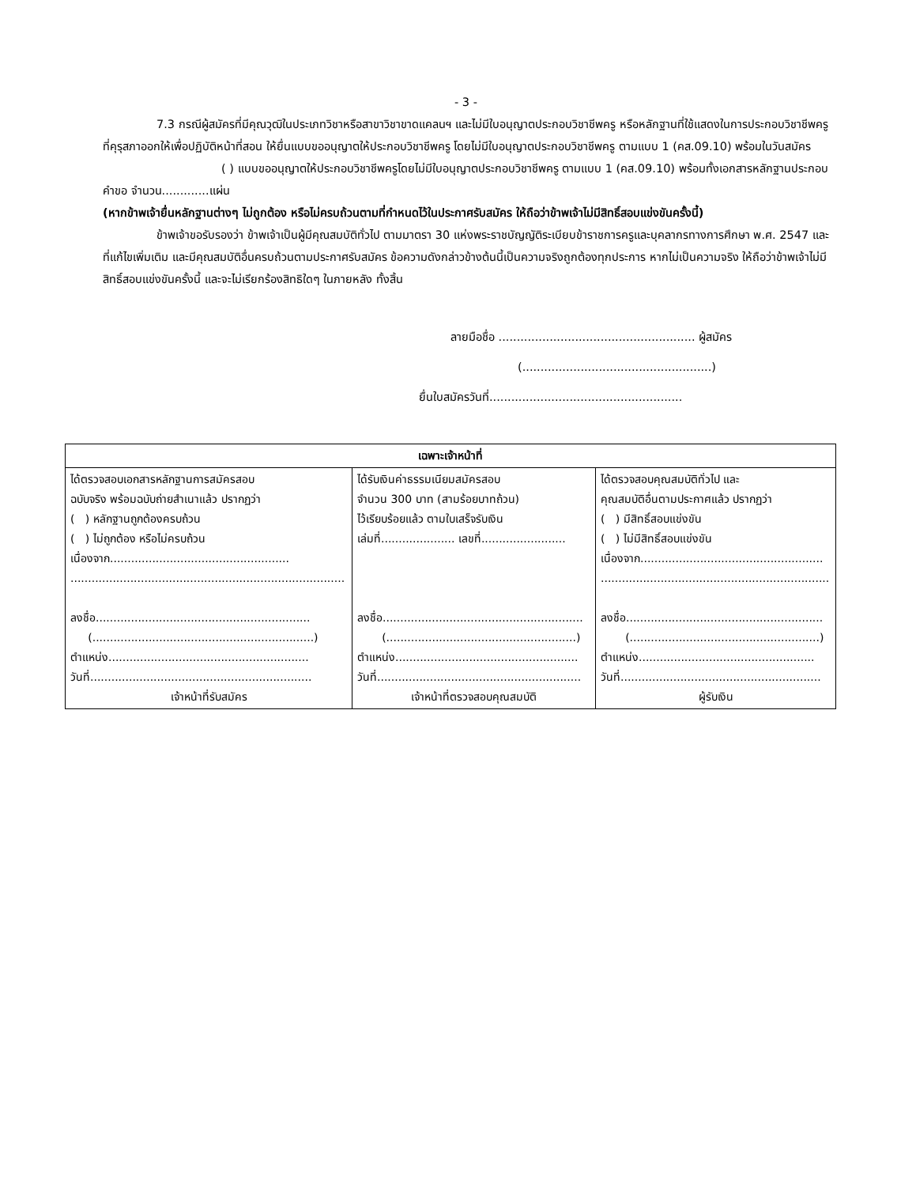- 3 -
7.3 กรณีผู้สมัครที่มีคุณวุฒิในประเภทวิชาหรือสาขาวิชาขาดแคลนฯ และไม่มีใบอนุญาตประกอบวิชาชีพครู หรือหลักฐานที่ใช้แสดงในการประกอบวิชาชีพครูที่คุรุสภาออกให้เพื่อปฏิบัติหน้าที่สอน ให้ยื่นแบบขออนุญาตให้ประกอบวิชาชีพครู โดยไม่มีใบอนุญาตประกอบวิชาชีพครู ตามแบบ 1 (คส.09.10) พร้อมในวันสมัคร
( ) แบบขออนุญาตให้ประกอบวิชาชีพครูโดยไม่มีใบอนุญาตประกอบวิชาชีพครู ตามแบบ 1 (คส.09.10) พร้อมทั้งเอกสารหลักฐานประกอบคำขอ จำนวน.............แผ่น
(หากข้าพเจ้ายื่นหลักฐานต่างๆ ไม่ถูกต้อง หรือไม่ครบถ้วนตามที่กำหนดไว้ในประกาศรับสมัคร ให้ถือว่าข้าพเจ้าไม่มีสิทธิ์สอบแข่งขันครั้งนี้)
ข้าพเจ้าขอรับรองว่า ข้าพเจ้าเป็นผู้มีคุณสมบัติทั่วไป ตามมาตรา 30 แห่งพระราชบัญญัติระเบียบข้าราชการครูและบุคลากรทางการศึกษา พ.ศ. 2547 และที่แก้ไขเพิ่มเติม และมีคุณสมบัติอื่นครบถ้วนตามประกาศรับสมัคร ข้อความดังกล่าวข้างต้นนี้เป็นความจริงถูกต้องทุกประการ หากไม่เป็นความจริง ให้ถือว่าข้าพเจ้าไม่มีสิทธิ์สอบแข่งขันครั้งนี้ และจะไม่เรียกร้องสิทธิใดๆ ในภายหลัง ทั้งสิ้น
ลายมือชื่อ ...................................................... ผู้สมัคร
(....................................................)
ยื่นใบสมัครวันที่.....................................................
| เฉพาะเจ้าหน้าที่ | | |
| --- | --- | --- |
| ได้ตรวจสอบเอกสารหลักฐานการสมัครสอบ ฉบับจริง พร้อมฉบับถ่ายสำเนาแล้ว ปรากฏว่า ( ) หลักฐานถูกต้องครบถ้วน ( ) ไม่ถูกต้อง หรือไม่ครบถ้วน เนื่องจาก................................................... .............................................................................. ลงชื่อ............................................................. (...............................................................) ตำแหน่ง......................................................... วันที่............................................................... เจ้าหน้าที่รับสมัคร | ได้รับเงินค่าธรรมเนียมสมัครสอบ จำนวน 300 บาท (สามร้อยบาทถ้วน) ไว้เรียบร้อยแล้ว ตามใบเสร็จรับเงิน เล่มที่..................... เลขที่........................ ลงชื่อ......................................................... (......................................................) ตำแหน่ง.................................................... วันที่.......................................................... เจ้าหน้าที่ตรวจสอบคุณสมบัติ | ได้ตรวจสอบคุณสมบัติทั่วไป และ คุณสมบัติอื่นตามประกาศแล้ว ปรากฏว่า ( ) มีสิทธิ์สอบแข่งขัน ( ) ไม่มีสิทธิ์สอบแข่งขัน เนื่องจาก.................................................... ................................................................. ลงชื่อ........................................................ (......................................................) ตำแหน่ง.................................................. วันที่......................................................... ผู้รับเงิน |